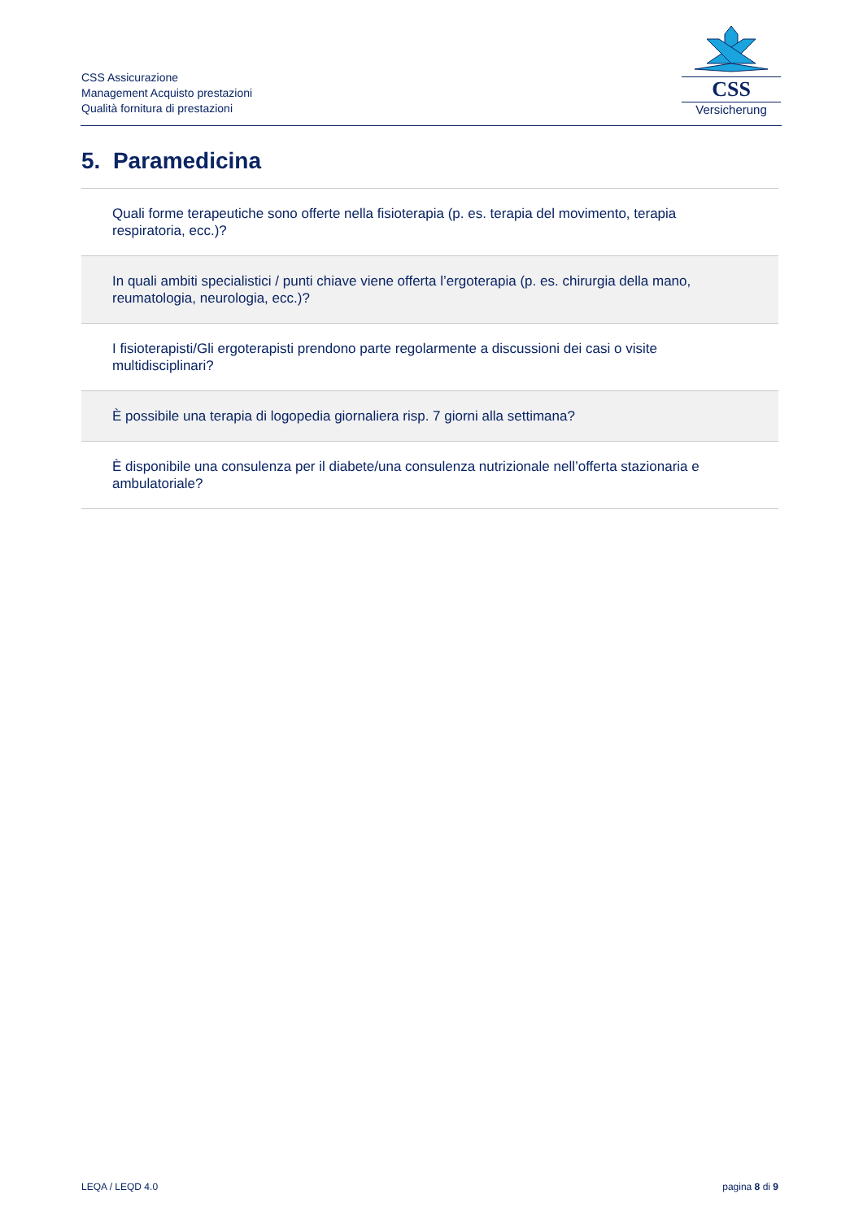CSS Assicurazione
Management Acquisto prestazioni
Qualità fornitura di prestazioni
CSS
Versicherung
5. Paramedicina
| Quali forme terapeutiche sono offerte nella fisioterapia (p. es. terapia del movimento, terapia respiratoria, ecc.)? |
| In quali ambiti specialistici / punti chiave viene offerta l’ergoterapia (p. es. chirurgia della mano, reumatologia, neurologia, ecc.)? |
| I fisioterapisti/Gli ergoterapisti prendono parte regolarmente a discussioni dei casi o visite multidisciplinari? |
| È possibile una terapia di logopedia giornaliera risp. 7 giorni alla settimana? |
| È disponibile una consulenza per il diabete/una consulenza nutrizionale nell’offerta stazionaria e ambulatoriale? |
LEQA / LEQD 4.0 pagina 8 di 9